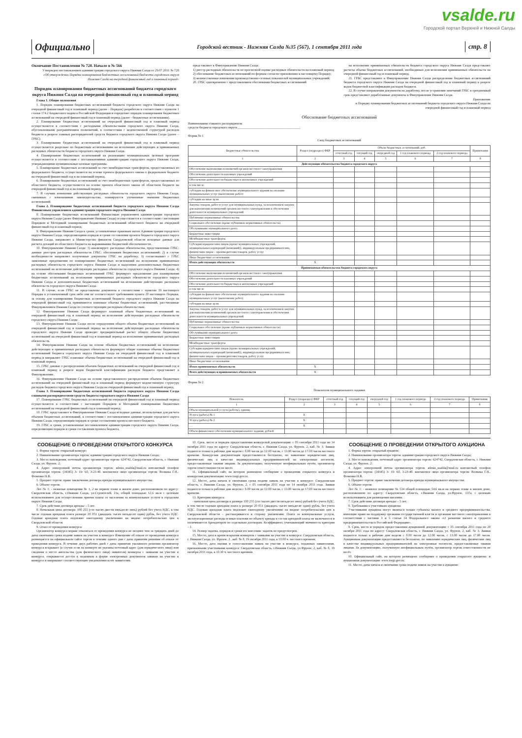vsalde.ru
Городской портал Верхней и Нижней Салды
Официально Городской вестник - Нижняя Салда №35 (567), 1 сентября 2011 года стр. 8
Окончание Постановления № 728. Начало в № 566
Утвержден постановлением администрации городского округа Нижняя Салда от 29.07.2011 № 728 «Об утверждении Порядка планирования бюджетных ассигнований бюджета городского округа Нижняя Салда на очередной финансовый год и плановый период»
Порядок планирования бюджетных ассигнований бюджета городского округа Нижняя Салда на очередной финансовый год и плановый период
Глава 1. Общие положения
1. Порядок планирования бюджетных ассигнований бюджета городского округа Нижняя Салда на очередной финансовый год и плановый период (далее - Порядок) разработан в соответствии с пунктом 1 статьи 174.2 Бюджетного кодекса Российской Федерации и определяет порядок планирования бюджетных ассигнований на очередной финансовый год и плановый период (далее - бюджетные ассигнования).
2. Планирование бюджетных ассигнований на очередной финансовый год и плановый период осуществляется в соответствии с расходными обязательствами городского округа Нижняя Салда, обусловленными разграничением полномочий, в соответствии с ведомственной структурой расходов бюджета в разрезе главных распорядителей средств бюджета городского округа Нижняя Салда (далее – ГРБС).
3. Планирование бюджетных ассигнований на очередной финансовый год и плановый период осуществляется раздельно по бюджетным ассигнованиям на исполнение действующих и принимаемых расходных обязательств бюджета городского округа Нижняя Салда.
4. Планирование бюджетных ассигнований на реализацию муниципальных целевых программ осуществляется в соответствии с постановлениями администрации городского округа Нижняя Салда, утверждающими муниципальные целевые программы.
5. Планирование бюджетных ассигнований за счет межбюджетных трансфертов, предоставляемых из федерального бюджета, осуществляется на основе проекта федерального закона о федеральном бюджете на очередной финансовый год и на плановый период.
6. Планирование бюджетных ассигнований за счет межбюджетных трансфертов, предоставляемых из областного бюджета, осуществляется на основе проекта областного закона об областном бюджете на очередной финансовый год и на плановый период.
7. В случаях изменения действующих расходных обязательств городского округа Нижняя Салда, связанных с изменениями законодательства, планируются уточненные значения бюджетных ассигнований.
Глава 2. Планирование бюджетных ассигнований бюджета городского округа Нижняя Салда Финансовым управлением администрации городского округа Нижняя Салда
8. Планирование бюджетных ассигнований Финансовым управлением администрации городского округа Нижняя Салда (далее Финуправление Нижняя Салда) осуществляется в соответствии с настоящим Порядком и Методикой планирования бюджетных ассигнований областного бюджета на очередной финансовый год и плановый период.
9. Финуправление Нижняя Салда в сроки, установленные правовым актом Администрации городского округа Нижняя Салда, определяющими порядок и сроки составления проекта бюджета городского округа Нижняя Салда, направляет в Министерство финансов Свердловской области исходные данные для расчета дотаций из областного бюджета на выравнивание бюджетной обеспеченности.
10. Финуправление Нижняя Салда: 1) анализирует: расходные обязательства, представленные ГРБС; данные реестров расходных обязательств ГРБС; обоснования бюджетных ассигнований; 2) в случае необходимости направляет полученные документы ГРБС на доработку; 3) согласовывает с ГРБС заявленные предложения по планированию бюджетных ассигнований на исполнение принимаемых расходных обязательств городского округа Нижняя Салда и выделения дополнительных бюджетных ассигнований на исполнение действующих расходных обязательств городского округа Нижняя Салда; 4) на основе обоснования бюджетных ассигнований ГРБС формирует предложения для планирования бюджетных ассигнований на исполнение принимаемых расходных обязательств городского округа Нижняя Салда и дополнительных бюджетных ассигнований на исполнение действующих расходных обязательств городского округа Нижняя Салда.
11. В случае, если ГРБС не представлены документы в соответствии с пунктом 19 настоящего Порядка в установленный срок либо они не соответствуют требованиям пункта 20 настоящего Порядка, за основу для планирования бюджетных ассигнований бюджета городского округа Нижняя Салда на очередной финансовый год принимаются плановые объемы бюджетных ассигнований, рассчитанные Финуправлением Нижняя Салда по соответствующим расходным обязательствам.
12. Финуправление Нижняя Салда формирует плановый объем бюджетных ассигнований на очередной финансовый год и плановый период на исполнение действующих расходных обязательств городского округа Нижняя Салда .
13. Финуправление Нижняя Салда после определения общего объема бюджетных ассигнований на очередной финансовый год и плановый период на исполнение действующих расходных обязательств городского округа Нижняя Салда проводит предварительный расчет общего объема бюджетных ассигнований на очередной финансовый год и плановый период на исполнение принимаемых расходных обязательств.
14. Финуправление Нижняя Салда на основе объемов бюджетных ассигнований на исполнение действующих и принимаемых расходных обязательств формирует общие плановые объемы бюджетных ассигнований бюджета городского округа Нижняя Салда на очередной финансовый год и плановый период и направляет ГРБС плановые объемы бюджетных ассигнований на очередной финансовый год и плановый период.
15. ГРБС данные о распределении объемов бюджетных ассигнований на очередной финансовый год и плановый период в разрезе кодов бюджетной классификации расходов бюджета представляет в Финуправление.
16. Финуправление Нижняя Салда на основе представленного распределения объемов бюджетных ассигнований на очередной финансовый год и плановый период формирует ведомственную структуру расходов бюджета городского округа Нижняя Салда на очередной финансовый год и плановый период.
Глава 3. Планирование бюджетных ассигнований бюджета городского округа Нижняя Салда главными распорядителями средств бюджета городского округа Нижняя Салда
17. Планирование ГРБС бюджетных ассигнований на очередной финансовый год и плановый период осуществляется в соответствии с настоящим Порядком и Методикой планирования бюджетных ассигнований на очередной финансовый год и плановый период.
18. ГРБС представляют в Финуправление Нижняя Салда исходные данные, используемые для расчета объемов бюджетных ассигнований, в соответствии с постановлением администрации городского округа Нижняя Салда, определяющим порядок и сроки составления проекта местного бюджета.
19. ГРБС в сроки, установленные постановлением администрации городского округа Нижняя Салда, определяющим порядок и сроки составления проекта бюджета,
представляют в Финуправление Нижняя Салда:
1) реестр расходных обязательств по прогнозной оценке расходных обязательств на плановый период;
2) обоснование бюджетных ассигнований по формам согласно приложению к настоящему Порядку;
3) количественные изменения производственно-сетевых показателей муниципальных учреждений;
20. ГРБС одновременно с представлением обоснования бюджетных ассигнований
на исполнение принимаемых обязательств бюджета городского округа Нижняя Салда представляет расчеты объема бюджетных ассигнований, необходимых для исполнения принимаемых обязательств на очередной финансовый год и плановый период.
21. ГРБС представляют в Финуправление Нижняя Салда распределение бюджетных ассигнований бюджета городского округа Нижняя Салда на очередной финансовый год и плановый период в разрезе кодов бюджетной классификации расходов бюджета.
22. В случае направления документов на доработку, после устранения замечаний ГРБС в трехдневный срок представляют доработанные документы в Финуправление Нижняя Салда.
Приложение
к Порядку планирования бюджетных ассигнований бюджета городского округа Нижняя Салда на очередной финансовый год и плановый период
Обоснование бюджетных ассигнований
Наименование главного распорядителя
средств бюджета городского округа_______________________________________
Форма № 1
Свод бюджетных ассигнований
| Бюджетные обязательства | Раздел (подраздел) ФКР | Объем бюджетных ассигнований, руб. | | | | | Примечания |
| --- | --- | --- | --- | --- | --- | --- | --- |
| | | отчетный год | текущий год | очередной год | 1 год планового периода | 2 год планового периода | |
| 1 | 2 | 3 | 4 | 5 | 6 | 7 | 8 |
| Действующие обязательства бюджета городского округа | | | | | | | |
| Обеспечение выполнения полномочий органов местного самоуправления | | | | | | | |
| Обеспечение деятельности казенных учреждений | | | | | | | |
| Обеспечение деятельности бюджетных и автономных учреждений | | | | | | | |
| в том числе | | | | | | | |
| субсидии на финансовое обеспечение муниципального задания на оказание муниципальных услуг (выполнение работ) | | | | | | | |
| субсидии на иные цели | | | | | | | |
| Закупка товаров, работ и услуг для муниципальных нужд, за исключением закупок для выполнения полномочий органов местного самоуправления и обеспечения деятельности муниципальных учреждений | | | | | | | |
| Публичные нормативные обязательства | | | | | | | |
| Социальное обеспечение (кроме публичных нормативных обязательств) | | | | | | | |
| Обслуживание муниципального долга | | | | | | | |
| Бюджетные инвестиции | | | | | | | |
| Межбюджетные трансферты | | | | | | | |
| Субсидии юридическим лицам (кроме муниципальных учреждений, муниципальных корпораций (компаний)), индивидуальным предпринимателям, физическим лицам – производителям товаров, работ, услуг | | | | | | | |
| Иные бюджетные ассигнования | | | | | | | |
| Итого действующих обязательств | Х | | | | | | |
| Принимаемые обязательства бюджета городского округа | | | | | | | |
| Обеспечение выполнения полномочий органов местного самоуправления | | | | | | | |
| Обеспечение деятельности казенных учреждений | | | | | | | |
| Обеспечение деятельности бюджетных и автономных учреждений | | | | | | | |
| в том числе | | | | | | | |
| субсидии на финансовое обеспечение муниципального задания на оказание муниципальных услуг (выполнение работ) | | | | | | | |
| субсидии на иные цели | | | | | | | |
| Закупка товаров, работ и услуг для муниципальных нужд, за исключением закупок для выполнения полномочий органов местного самоуправления и обеспечения деятельности муниципальных учреждений | | | | | | | |
| Публичные нормативные обязательства | | | | | | | |
| Социальное обеспечение (кроме публичных нормативных обязательств) | | | | | | | |
| Обслуживание муниципального долга | | | | | | | |
| Бюджетные инвестиции | | | | | | | |
| Межбюджетные трансферты | | | | | | | |
| Субсидии юридическим лицам (кроме муниципальных учреждений, муниципальных корпораций (компаний)), индивидуальным предпринимателям, физическим лицам – производителям товаров, работ, услуг | | | | | | | |
| Иные бюджетные ассигнования | | | | | | | |
| Итого принимаемых обязательств | Х | | | | | | |
| Всего действующих и принимаемых обязательств | Х | | | | | | |
Форма № 2
Показатели муниципального задания
| Показатель | Раздел (подраздел) ФКР | отчетный год | текущий год | очередной год | 1 год планового периода | 2 год планового периода | Примечания |
| --- | --- | --- | --- | --- | --- | --- | --- |
| 1 | 2 | 3 | 4 | 5 | 6 | 7 | 8 |
| Объем муниципальной услуги (работы), единиц | | | | | | | |
| Услуга (работа) № 1 | Х | | | | | | |
| Услуга (работа) № 2 | Х | | | | | | |
| … | Х | | | | | | |
| Объем финансового обеспечения муниципального задания, рублей | | | | | | | |
СООБЩЕНИЕ О ПРОВЕДЕНИИ ОТКРЫТОГО КОНКУРСА
1. Форма торгов: открытый конкурс;
2. Наименование организатора торгов: администрация городского округа Нижняя Салда;
3. Место нахождения, почтовый адрес организатора торгов: 624742, Свердловская область, г. Нижняя Салда, ул. Фрунзе, 2;
4. Адрес электронной почты организатора торгов: admin_nsalda@mail.ru контактный телефон организатора торгов: (34345) 3- 19- 60, 3-23-40. контактное лицо организатора торгов: Волкова Г.Н., Фоменко Н.В.
5. Предмет торгов: право заключения договора аренды муниципального имущества.
6. Объект торгов:
Лот № 1: - нежилые помещения № 1, 2 на первом этаже в жилом доме, расположенном по адресу: Свердловская область, г.Нижняя Салда, ул.Строителей, 21а, общей площадью 12,6 кв.м с целевым использованием для осуществления приема платы от населения за коммунальные услуги в городском округе Нижняя Салда.
7. Срок действия договора аренды: - 5 лет.
8. Начальная цена договора: 100 255 (сто тысяч двести пятьдесят пять) рублей без учета НДС, в том числе годовая арендная плата размере 20 051 (двадцать тысяч пятьдесят один) рубль, без учета НДС. Годовая арендная плата подлежит ежегодному увеличению на индекс потребительских цен в Свердловской области.
9. Отказ от проведения конкурса:
Организатор конкурса вправе отказаться от проведения конкурса не позднее чем за тридцать дней до даты окончания срока подачи заявок на участие в конкурсе Извещение об отказе от проведения конкурса размещается на официальном сайте торгов в течение одного дня с даты принятия решения об отказе от проведения конкурса. В течение двух рабочих дней с даты принятия указанного решения организатор конкурса вскрывает (в случае если на конверте не указаны почтовый адрес (для юридического лица) или сведения о месте жительства (для физического лица) заявителя) конверты с заявками на участие в конкурсе, открывается доступ к поданным в форме электронных документов заявкам на участие в конкурсе и направляет соответствующие уведомления всем заявителям.
10. Срок, место и порядок предоставления конкурсной документации: с 05 сентября 2011 года по 14 октября 2011 года по адресу: Свердловская область, г. Нижняя Салда, ул. Фрунзе, 2, каб. № 3. Заявки подаются только в рабочие дни недели с 8.00 часов до 12.00 часов, с 13.00 часов до 17.00 часов местного времени. Конкурсная документация предоставляется бесплатно, по заявлению юридических лиц, физических лиц в качестве индивидуальных предпринимателей на электронные носители, предоставляемые такими лицами. За документацию, полученную неофициальным путём, организатор торгов ответственности не несёт.
11. Официальный сайт, на котором размещено сообщение о проведении открытого конкурса и конкурсная документация: www.torgi.gov.ru.
12. Место, даты начала и окончания срока подачи заявок на участие в конкурсе: Свердловская область, г. Нижняя Салда, ул. Фрунзе, 2, с 05 сентября 2011 года по 14 октября 2011 года. Заявки подаются только в рабочие дни недели с 8.00 часов до 12.00 часов, с 13.00 часов до 17.00 часов местного времени.
13. Критерии конкурса:
- начальная цена договора в размере 100 255 (сто тысяч двести пятьдесят пять) рублей без учета НДС, в том числе годовая арендная плата в размере 20 051 (двадцать тысяч пятьдесят один) рубль, без учета НДС. Годовая арендная плата подлежит ежегодному увеличению на индекс потребительских цен в Свердловской области – рассматривается в сторону увеличения. Плата за коммунальные услуги, эксплуатационные расходы и иные платежи по объекту аренды в состав арендной платы не включаются и оплачиваются Арендатором по отдельным договорам. Коэффициент, учитывающий значимость критерия – 1.
14. Размер задатка, порядок и сроки его внесения: задаток не предусмотрен.
15. Место, дата и время вскрытия конвертов с заявками на участие в конкурсе: Свердловская область, г. Нижняя Салда, ул. Фрунзе, 2 , каб. № 8, 19 октября 2011 года, в 10.00 ч. местного времени;
16. Место, дата оценки и сопоставления заявок на участие в конкурсе, поданных заявителями, признанными участниками конкурса: Свердловская область, г.Нижняя Салда, ул.Фрунзе, 2, каб. № 8, 19 октября 2011 года, в 10.30 ч. местного времени.
СООБЩЕНИЕ О ПРОВЕДЕНИИ ОТКРЫТОГО АУКЦИОНА
1. Форма торгов: открытый аукцион;
2. Наименование организатора торгов: администрация городского округа Нижняя Салда;
3. Место нахождения, почтовый адрес организатора торгов: 624742, Свердловская область, г. Нижняя Салда, ул. Фрунзе, 2;
4. Адрес электронной почты организатора торгов: admin_nsalda@mail.ru контактный телефон организатора торгов: (34345) 3- 19- 60, 3-23-40. контактное лицо организатора торгов: Волкова Г.Н., Фоменко Н.В.
5. Предмет торгов: право заключения договора аренды муниципального имущества.
6. Объект торгов:
Лот № 1: - нежилое помещение № 534 общей площадью 54,6 кв.м на первом этаже в жилом доме, расположенном по адресу: Свердловская область, г.Нижняя Салда, ул.Фрунзе, 137а, с целевым использованием для размещения магазина.
7. Срок действия договора аренды: - 5 лет.
8. Требования к участникам аукциона:
Участниками аукциона могут являться только субъекты малого и среднего предпринимательства, имеющие право на поддержку органами государственной власти и органами местного самоуправления в соответствии с частями 3 и 5 статьи 14 Федерального закона «О развитии малого и среднего предпринимательства в Российской Федерации».
9. Срок, место и порядок предоставления аукционной документации: с 05 сентября 2011 года по 28 октября 2011 года по адресу: Свердловская область, г. Нижняя Салда, ул. Фрунзе, 2, каб. № 3. Заявки подаются только в рабочие дни недели с 8.00 часов до 12.00 часов, с 13.00 часов до 17.00 часов. Аукционная документация предоставляется бесплатно, по заявлению юридических лиц, физических лиц в качестве индивидуальных предпринимателей на электронные носители, предоставляемые такими лицами. За документацию, полученную неофициальным путём, организатор торгов ответственности не несёт.
10. Официальный сайт, на котором размещено сообщение о проведении открытого аукциона: и аукционная документация: www.torgi.gov.ru.
11. Место, даты начала и окончания срока подачи заявок на участие в аукционе: